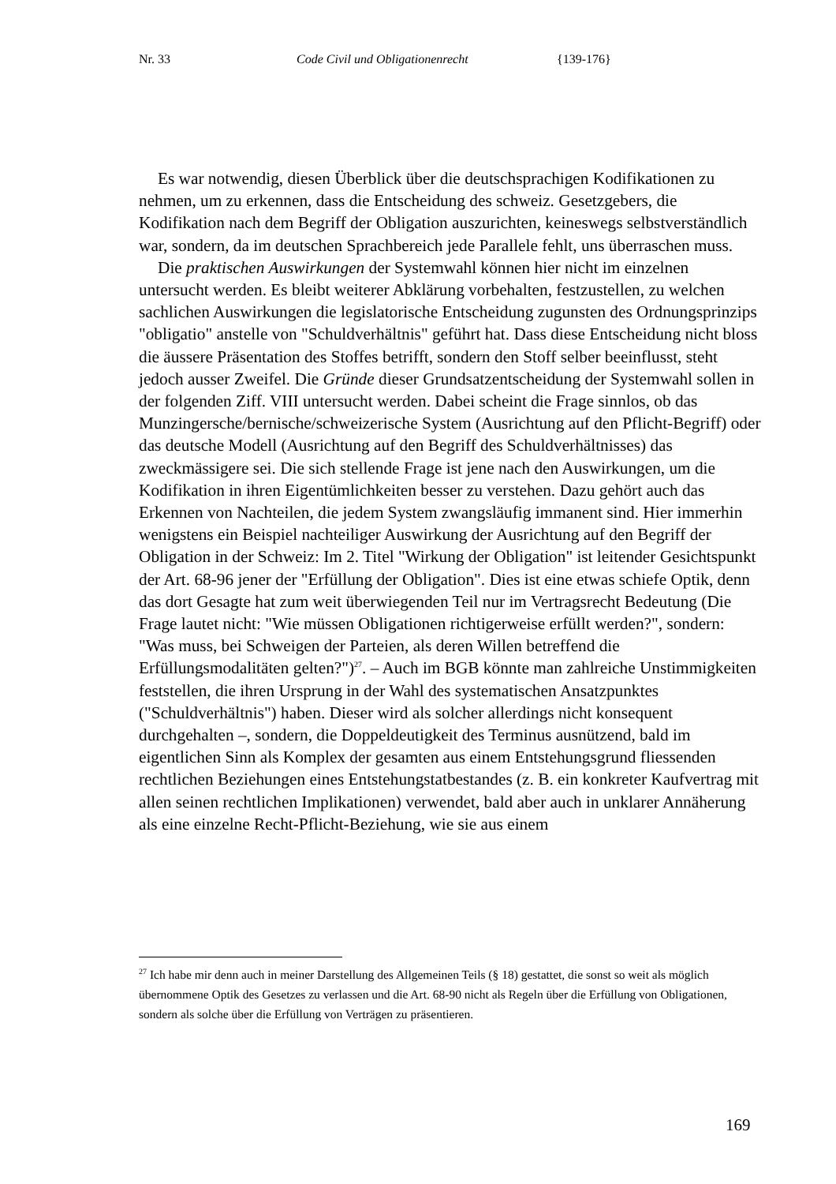Nr. 33 Code Civil und Obligationenrecht {139-176}
Es war notwendig, diesen Überblick über die deutschsprachigen Kodifikationen zu nehmen, um zu erkennen, dass die Entscheidung des schweiz. Gesetzgebers, die Kodifikation nach dem Begriff der Obligation auszurichten, keineswegs selbstverständlich war, sondern, da im deutschen Sprachbereich jede Parallele fehlt, uns überraschen muss.
Die praktischen Auswirkungen der Systemwahl können hier nicht im einzelnen untersucht werden. Es bleibt weiterer Abklärung vorbehalten, festzustellen, zu welchen sachlichen Auswirkungen die legislatorische Entscheidung zugunsten des Ordnungsprinzips "obligatio" anstelle von "Schuldverhältnis" geführt hat. Dass diese Entscheidung nicht bloss die äussere Präsentation des Stoffes betrifft, sondern den Stoff selber beeinflusst, steht jedoch ausser Zweifel. Die Gründe dieser Grundsatzentscheidung der Systemwahl sollen in der folgenden Ziff. VIII untersucht werden. Dabei scheint die Frage sinnlos, ob das Munzingersche/bernische/schweizerische System (Ausrichtung auf den Pflicht-Begriff) oder das deutsche Modell (Ausrichtung auf den Begriff des Schuldverhältnisses) das zweckmässigere sei. Die sich stellende Frage ist jene nach den Auswirkungen, um die Kodifikation in ihren Eigentümlichkeiten besser zu verstehen. Dazu gehört auch das Erkennen von Nachteilen, die jedem System zwangsläufig immanent sind. Hier immerhin wenigstens ein Beispiel nachteiliger Auswirkung der Ausrichtung auf den Begriff der Obligation in der Schweiz: Im 2. Titel "Wirkung der Obligation" ist leitender Gesichtspunkt der Art. 68-96 jener der "Erfüllung der Obligation". Dies ist eine etwas schiefe Optik, denn das dort Gesagte hat zum weit überwiegenden Teil nur im Vertragsrecht Bedeutung (Die Frage lautet nicht: "Wie müssen Obligationen richtigerweise erfüllt werden?", sondern: "Was muss, bei Schweigen der Parteien, als deren Willen betreffend die Erfüllungsmodalitäten gelten?")<sup>27</sup>. – Auch im BGB könnte man zahlreiche Unstimmigkeiten feststellen, die ihren Ursprung in der Wahl des systematischen Ansatzpunktes ("Schuldverhältnis") haben. Dieser wird als solcher allerdings nicht konsequent durchgehalten –, sondern, die Doppeldeutigkeit des Terminus ausnützend, bald im eigentlichen Sinn als Komplex der gesamten aus einem Entstehungsgrund fliessenden rechtlichen Beziehungen eines Entstehungstatbestandes (z. B. ein konkreter Kaufvertrag mit allen seinen rechtlichen Implikationen) verwendet, bald aber auch in unklarer Annäherung als eine einzelne Recht-Pflicht-Beziehung, wie sie aus einem
<sup>27</sup> Ich habe mir denn auch in meiner Darstellung des Allgemeinen Teils (§ 18) gestattet, die sonst so weit als möglich übernommene Optik des Gesetzes zu verlassen und die Art. 68-90 nicht als Regeln über die Erfüllung von Obligationen, sondern als solche über die Erfüllung von Verträgen zu präsentieren.
169